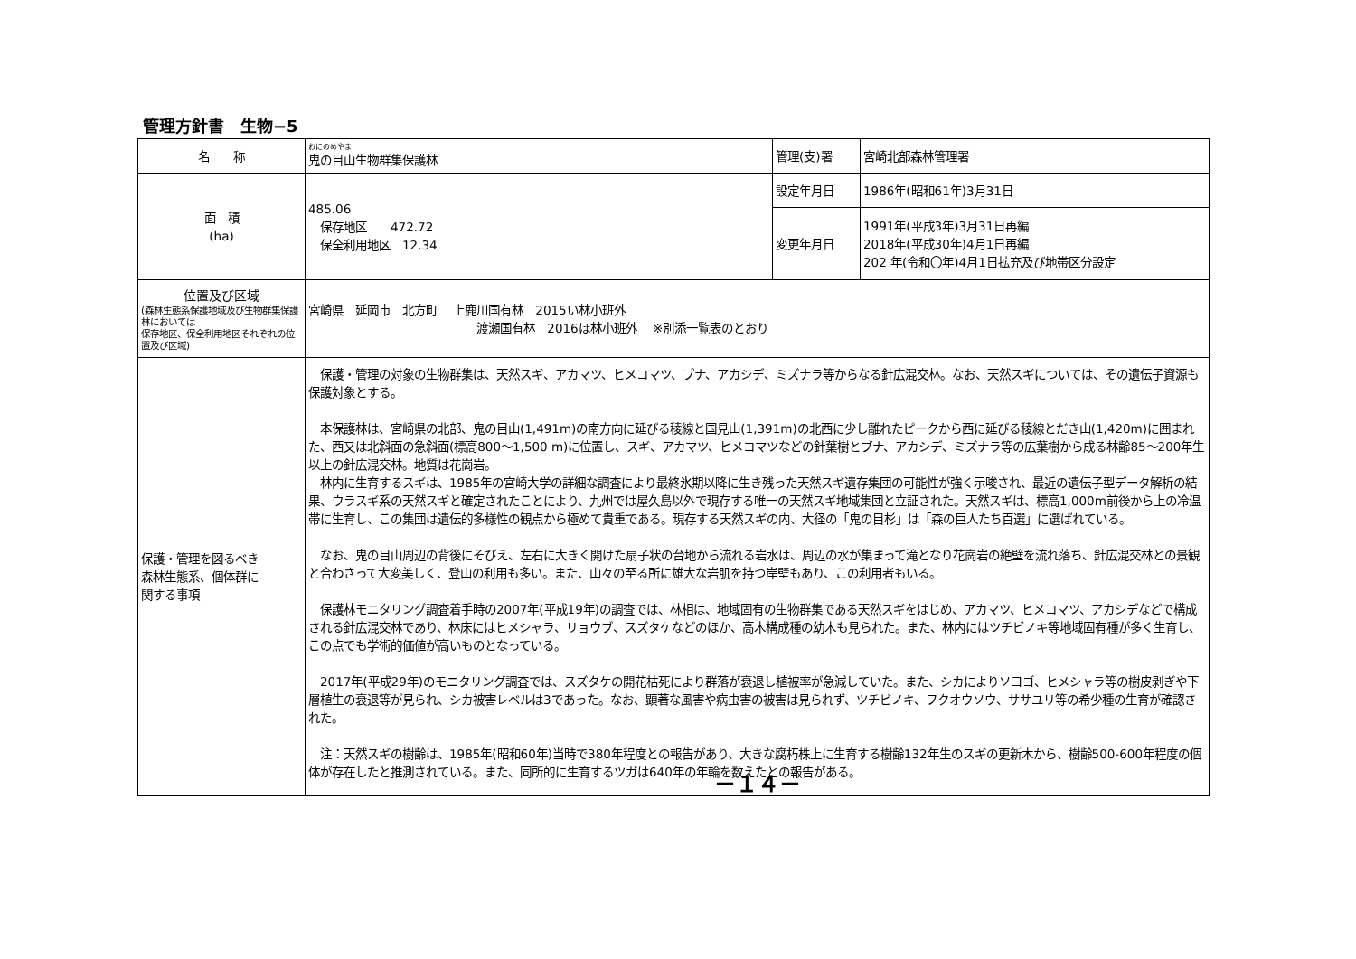管理方針書　生物−5
| 名 称 | おにのめやま 鬼の目山生物群集保護林 | 管理(支)署 | 宮崎北部森林管理署 |
| 面 積 (ha) | 485.06 保存地区 472.72 保全利用地区 12.34 | 設定年月日 | 1986年(昭和61年)3月31日 |
| | | 変更年月日 | 1991年(平成3年)3月31日再編 2018年(平成30年)4月1日再編 202 年(令和〇年)4月1日拡充及び地帯区分設定 |
| 位置及び区域 (森林生態系保護地域及び生物群集保護林においては 保存地区、保全利用地区それぞれの位置及び区域) | 宮崎県 延岡市 北方町 上鹿川国有林 2015い林小班外 渡瀬国有林 2016ほ林小班外 ※別添一覧表のとおり | | |
| 保護・管理を図るべき 森林生態系、個体群に 関する事項 | 保護・管理の対象の生物群集は、天然スギ、アカマツ、ヒメコマツ、ブナ、アカシデ、ミズナラ等からなる針広混交林。なお、天然スギについては、その遺伝子資源も保護対象とする。 本保護林は、宮崎県の北部、鬼の目山(1,491m)の南方向に延びる稜線と国見山(1,391m)の北西に少し離れたピークから西に延びる稜線とだき山(1,420m)に囲まれた、西又は北斜面の急斜面(標高800～1,500 m)に位置し、スギ、アカマツ、ヒメコマツなどの針葉樹とブナ、アカシデ、ミズナラ等の広葉樹から成る林齢85～200年生以上の針広混交林。地質は花崗岩。 林内に生育するスギは、1985年の宮崎大学の詳細な調査により最終氷期以降に生き残った天然スギ遺存集団の可能性が強く示唆され、最近の遺伝子型データ解析の結果、ウラスギ系の天然スギと確定されたことにより、九州では屋久島以外で現存する唯一の天然スギ地域集団と立証された。天然スギは、標高1,000m前後から上の冷温帯に生育し、この集団は遺伝的多様性の観点から極めて貴重である。現存する天然スギの内、大径の「鬼の目杉」は「森の巨人たち百選」に選ばれている。 なお、鬼の目山周辺の背後にそびえ、左右に大きく開けた扇子状の台地から流れる岩水は、周辺の水が集まって滝となり花崗岩の絶壁を流れ落ち、針広混交林との景観と合わさって大変美しく、登山の利用も多い。また、山々の至る所に雄大な岩肌を持つ岸壁もあり、この利用者もいる。 保護林モニタリング調査着手時の2007年(平成19年)の調査では、林相は、地域固有の生物群集である天然スギをはじめ、アカマツ、ヒメコマツ、アカシデなどで構成される針広混交林であり、林床にはヒメシャラ、リョウブ、スズタケなどのほか、高木構成種の幼木も見られた。また、林内にはツチビノキ等地域固有種が多く生育し、この点でも学術的価値が高いものとなっている。 2017年(平成29年)のモニタリング調査では、スズタケの開花枯死により群落が衰退し植被率が急減していた。また、シカによりソヨゴ、ヒメシャラ等の樹皮剥ぎや下層植生の衰退等が見られ、シカ被害レベルは3であった。なお、顕著な風害や病虫害の被害は見られず、ツチビノキ、フクオウソウ、ササユリ等の希少種の生育が確認された。 注：天然スギの樹齢は、1985年(昭和60年)当時で380年程度との報告があり、大きな腐朽株上に生育する樹齢132年生のスギの更新木から、樹齢500-600年程度の個体が存在したと推測されている。また、同所的に生育するツガは640年の年輪を数えたとの報告がある。 －１４－ | | |